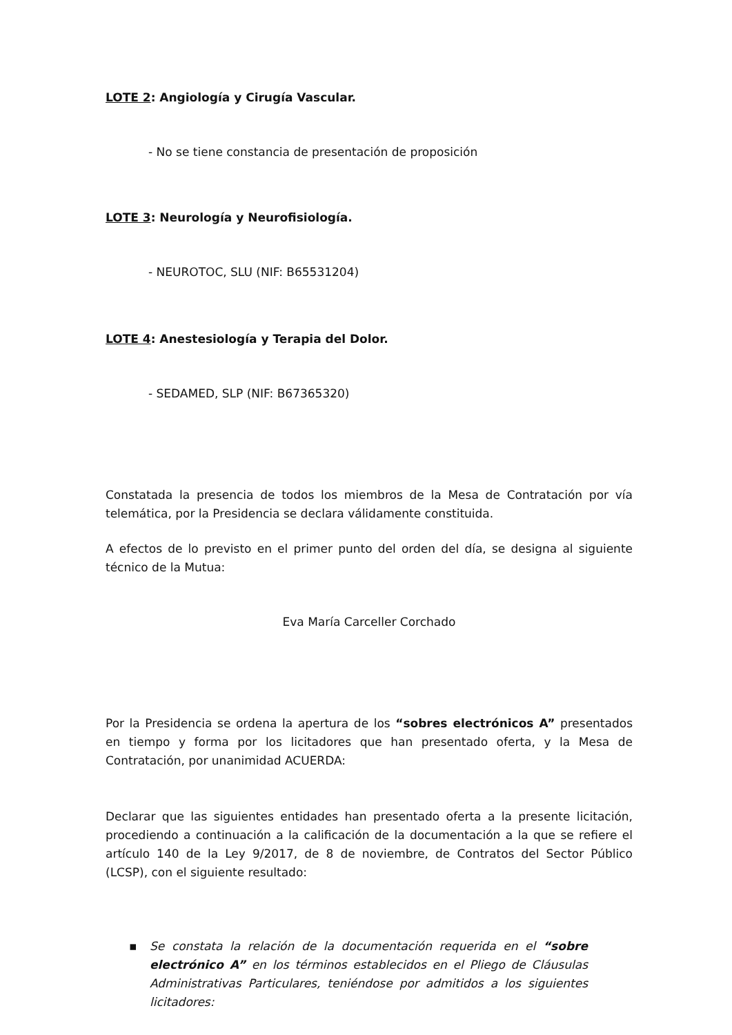LOTE 2: Angiología y Cirugía Vascular.
- No se tiene constancia de presentación de proposición
LOTE 3: Neurología y Neurofisiología.
- NEUROTOC, SLU (NIF: B65531204)
LOTE 4: Anestesiología y Terapia del Dolor.
- SEDAMED, SLP (NIF: B67365320)
Constatada la presencia de todos los miembros de la Mesa de Contratación por vía telemática, por la Presidencia se declara válidamente constituida.
A efectos de lo previsto en el primer punto del orden del día, se designa al siguiente técnico de la Mutua:
Eva María Carceller Corchado
Por la Presidencia se ordena la apertura de los “sobres electrónicos A” presentados en tiempo y forma por los licitadores que han presentado oferta, y la Mesa de Contratación, por unanimidad ACUERDA:
Declarar que las siguientes entidades han presentado oferta a la presente licitación, procediendo a continuación a la calificación de la documentación a la que se refiere el artículo 140 de la Ley 9/2017, de 8 de noviembre, de Contratos del Sector Público (LCSP), con el siguiente resultado:
▪ Se constata la relación de la documentación requerida en el “sobre electrónico A” en los términos establecidos en el Pliego de Cláusulas Administrativas Particulares, teniéndose por admitidos a los siguientes licitadores: